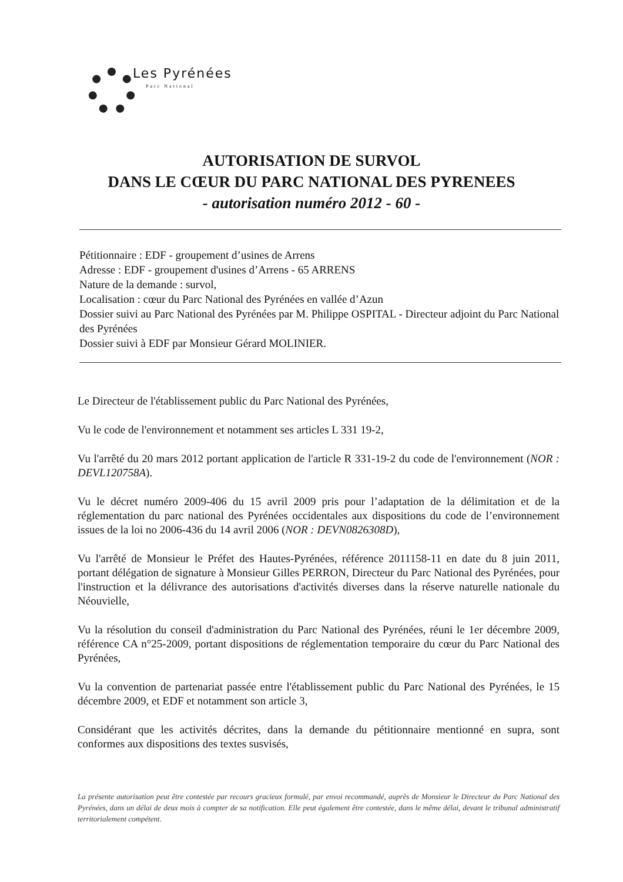Les Pyrénées
Parc National
AUTORISATION DE SURVOL
DANS LE CŒUR DU PARC NATIONAL DES PYRENEES
- autorisation numéro 2012 - 60 -
Pétitionnaire : EDF - groupement d’usines de Arrens
Adresse : EDF - groupement d'usines d’Arrens - 65 ARRENS
Nature de la demande : survol,
Localisation : cœur du Parc National des Pyrénées en vallée d’Azun
Dossier suivi au Parc National des Pyrénées par M. Philippe OSPITAL - Directeur adjoint du Parc National des Pyrénées
Dossier suivi à EDF par Monsieur Gérard MOLINIER.
Le Directeur de l'établissement public du Parc National des Pyrénées,
Vu le code de l'environnement et notamment ses articles L 331 19-2,
Vu l'arrêté du 20 mars 2012 portant application de l'article R 331-19-2 du code de l'environnement (NOR : DEVL120758A).
Vu le décret numéro 2009-406 du 15 avril 2009 pris pour l’adaptation de la délimitation et de la réglementation du parc national des Pyrénées occidentales aux dispositions du code de l’environnement issues de la loi no 2006-436 du 14 avril 2006 (NOR : DEVN0826308D),
Vu l'arrêté de Monsieur le Préfet des Hautes-Pyrénées, référence 2011158-11 en date du 8 juin 2011, portant délégation de signature à Monsieur Gilles PERRON, Directeur du Parc National des Pyrénées, pour l'instruction et la délivrance des autorisations d'activités diverses dans la réserve naturelle nationale du Néouvielle,
Vu la résolution du conseil d'administration du Parc National des Pyrénées, réuni le 1er décembre 2009, référence CA n°25-2009, portant dispositions de réglementation temporaire du cœur du Parc National des Pyrénées,
Vu la convention de partenariat passée entre l'établissement public du Parc National des Pyrénées, le 15 décembre 2009, et EDF et notamment son article 3,
Considérant que les activités décrites, dans la demande du pétitionnaire mentionné en supra, sont conformes aux dispositions des textes susvisés,
La présente autorisation peut être contestée par recours gracieux formulé, par envoi recommandé, auprès de Monsieur le Directeur du Parc National des Pyrénées, dans un délai de deux mois à compter de sa notification. Elle peut également être contestée, dans le même délai, devant le tribunal administratif territorialement compétent.